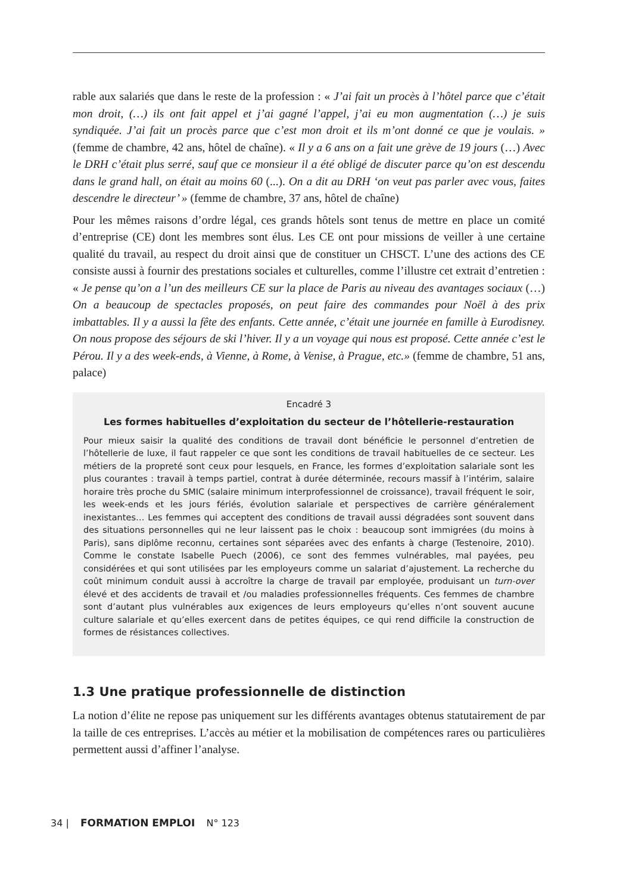rable aux salariés que dans le reste de la profession : « J’ai fait un procès à l’hôtel parce que c’était mon droit, (…) ils ont fait appel et j’ai gagné l’appel, j’ai eu mon augmentation (…) je suis syndiquée. J’ai fait un procès parce que c’est mon droit et ils m’ont donné ce que je voulais. » (femme de chambre, 42 ans, hôtel de chaîne). « Il y a 6 ans on a fait une grève de 19 jours (…) Avec le DRH c’était plus serré, sauf que ce monsieur il a été obligé de discuter parce qu’on est descendu dans le grand hall, on était au moins 60 (...). On a dit au DRH ‘on veut pas parler avec vous, faites descendre le directeur’ » (femme de chambre, 37 ans, hôtel de chaîne)
Pour les mêmes raisons d’ordre légal, ces grands hôtels sont tenus de mettre en place un comité d’entreprise (CE) dont les membres sont élus. Les CE ont pour missions de veiller à une certaine qualité du travail, au respect du droit ainsi que de constituer un CHSCT. L’une des actions des CE consiste aussi à fournir des prestations sociales et culturelles, comme l’illustre cet extrait d’entretien : « Je pense qu’on a l’un des meilleurs CE sur la place de Paris au niveau des avantages sociaux (…) On a beaucoup de spectacles proposés, on peut faire des commandes pour Noël à des prix imbattables. Il y a aussi la fête des enfants. Cette année, c’était une journée en famille à Eurodisney. On nous propose des séjours de ski l’hiver. Il y a un voyage qui nous est proposé. Cette année c’est le Pérou. Il y a des week-ends, à Vienne, à Rome, à Venise, à Prague, etc.» (femme de chambre, 51 ans, palace)
Encadré 3
Les formes habituelles d’exploitation du secteur de l’hôtellerie-restauration
Pour mieux saisir la qualité des conditions de travail dont bénéficie le personnel d’entretien de l’hôtellerie de luxe, il faut rappeler ce que sont les conditions de travail habituelles de ce secteur. Les métiers de la propreté sont ceux pour lesquels, en France, les formes d’exploitation salariale sont les plus courantes : travail à temps partiel, contrat à durée déterminée, recours massif à l’intérim, salaire horaire très proche du SMIC (salaire minimum interprofessionnel de croissance), travail fréquent le soir, les week-ends et les jours fériés, évolution salariale et perspectives de carrière généralement inexistantes… Les femmes qui acceptent des conditions de travail aussi dégradées sont souvent dans des situations personnelles qui ne leur laissent pas le choix : beaucoup sont immigrées (du moins à Paris), sans diplôme reconnu, certaines sont séparées avec des enfants à charge (Testenoire, 2010). Comme le constate Isabelle Puech (2006), ce sont des femmes vulnérables, mal payées, peu considérées et qui sont utilisées par les employeurs comme un salariat d’ajustement. La recherche du coût minimum conduit aussi à accroître la charge de travail par employée, produisant un turn-over élevé et des accidents de travail et /ou maladies professionnelles fréquents. Ces femmes de chambre sont d’autant plus vulnérables aux exigences de leurs employeurs qu’elles n’ont souvent aucune culture salariale et qu’elles exercent dans de petites équipes, ce qui rend difficile la construction de formes de résistances collectives.
1.3 Une pratique professionnelle de distinction
La notion d’élite ne repose pas uniquement sur les différents avantages obtenus statutairement de par la taille de ces entreprises. L’accès au métier et la mobilisation de compétences rares ou particulières permettent aussi d’affiner l’analyse.
34 | FORMATION EMPLOI N° 123